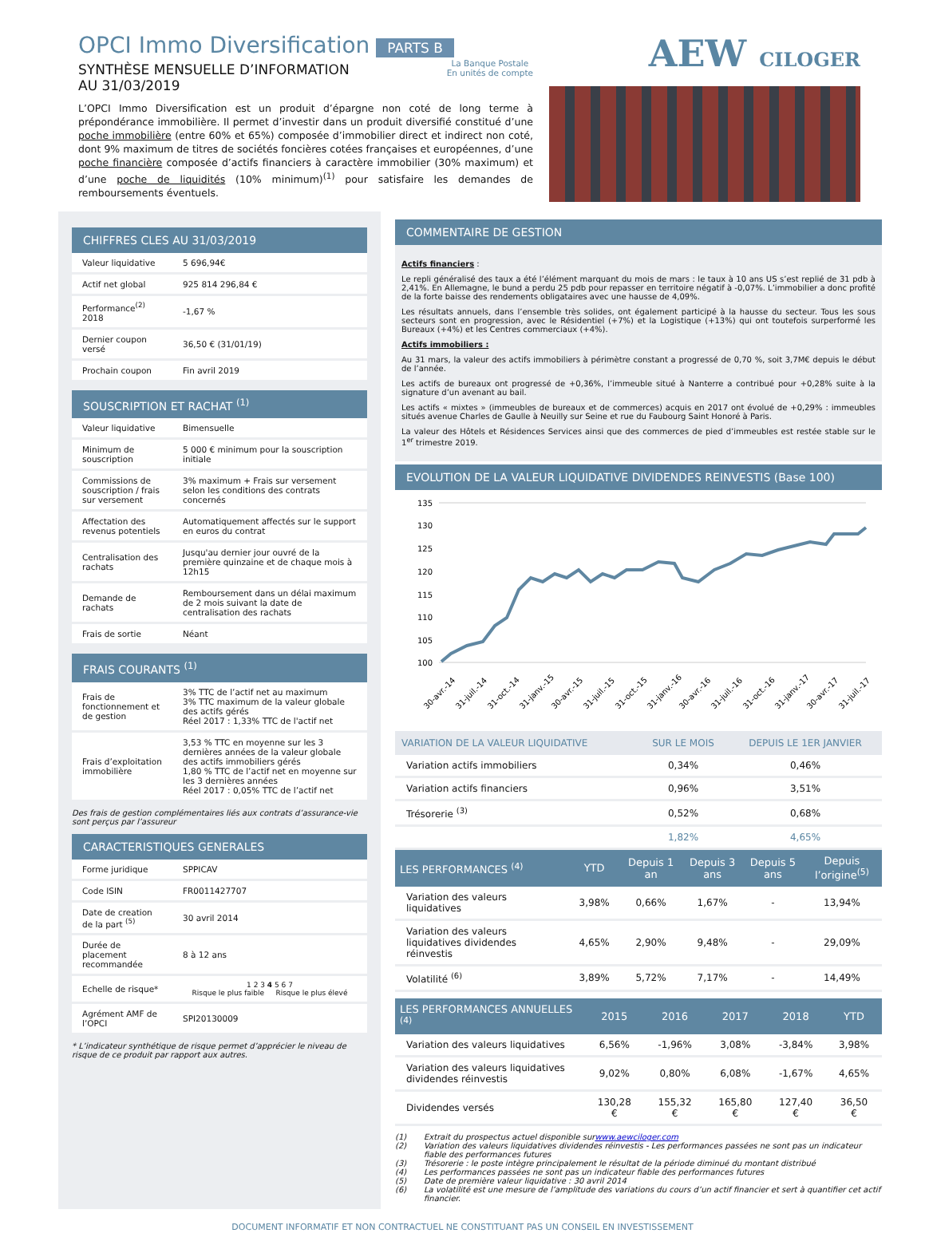OPCI Immo Diversification
PARTS B
SYNTHÈSE MENSUELLE D’INFORMATION
AU 31/03/2019
La Banque Postale
En unités de compte
L’OPCI Immo Diversification est un produit d’épargne non coté de long terme à prépondérance immobilière. Il permet d’investir dans un produit diversifié constitué d’une poche immobilière (entre 60% et 65%) composée d’immobilier direct et indirect non coté, dont 9% maximum de titres de sociétés foncières cotées françaises et européennes, d’une poche financière composée d’actifs financiers à caractère immobilier (30% maximum) et d’une poche de liquidités (10% minimum)<sup>(1)</sup> pour satisfaire les demandes de remboursements éventuels.
AEW CILOGER
CHIFFRES CLES AU 31/03/2019
| Valeur liquidative | 5 696,94€ |
| Actif net global | 925 814 296,84 € |
| Performance<sup>(2)</sup> 2018 | -1,67 % |
| Dernier coupon versé | 36,50 € (31/01/19) |
| Prochain coupon | Fin avril 2019 |
SOUSCRIPTION ET RACHAT <sup>(1)</sup>
| Valeur liquidative | Bimensuelle |
| Minimum de souscription | 5 000 € minimum pour la souscription initiale |
| Commissions de souscription / frais sur versement | 3% maximum + Frais sur versement selon les conditions des contrats concernés |
| Affectation des revenus potentiels | Automatiquement affectés sur le support en euros du contrat |
| Centralisation des rachats | Jusqu'au dernier jour ouvré de la première quinzaine et de chaque mois à 12h15 |
| Demande de rachats | Remboursement dans un délai maximum de 2 mois suivant la date de centralisation des rachats |
| Frais de sortie | Néant |
FRAIS COURANTS <sup>(1)</sup>
| Frais de fonctionnement et de gestion | 3% TTC de l’actif net au maximum 3% TTC maximum de la valeur globale des actifs gérés Réel 2017 : 1,33% TTC de l'actif net |
| Frais d’exploitation immobilière | 3,53 % TTC en moyenne sur les 3 dernières années de la valeur globale des actifs immobiliers gérés 1,80 % TTC de l’actif net en moyenne sur les 3 dernières années Réel 2017 : 0,05% TTC de l’actif net |
Des frais de gestion complémentaires liés aux contrats d’assurance-vie sont perçus par l’assureur
CARACTERISTIQUES GENERALES
| Forme juridique | SPPICAV |
| Code ISIN | FR0011427707 |
| Date de creation de la part <sup>(5)</sup> | 30 avril 2014 |
| Durée de placement recommandée | 8 à 12 ans |
| Echelle de risque* | 1 2 3 4 5 6 7 Risque le plus faible Risque le plus élevé |
| Agrément AMF de l’OPCI | SPI20130009 |
* L’indicateur synthétique de risque permet d’apprécier le niveau de risque de ce produit par rapport aux autres.
COMMENTAIRE DE GESTION
Actifs financiers :
Le repli généralisé des taux a été l’élément marquant du mois de mars : le taux à 10 ans US s’est replié de 31 pdb à 2,41%. En Allemagne, le bund a perdu 25 pdb pour repasser en territoire négatif à -0,07%. L’immobilier a donc profité de la forte baisse des rendements obligataires avec une hausse de 4,09%.
Les résultats annuels, dans l’ensemble très solides, ont également participé à la hausse du secteur. Tous les sous secteurs sont en progression, avec le Résidentiel (+7%) et la Logistique (+13%) qui ont toutefois surperformé les Bureaux (+4%) et les Centres commerciaux (+4%).
Actifs immobiliers :
Au 31 mars, la valeur des actifs immobiliers à périmètre constant a progressé de 0,70 %, soit 3,7M€ depuis le début de l’année.
Les actifs de bureaux ont progressé de +0,36%, l’immeuble situé à Nanterre a contribué pour +0,28% suite à la signature d’un avenant au bail.
Les actifs « mixtes » (immeubles de bureaux et de commerces) acquis en 2017 ont évolué de +0,29% : immeubles situés avenue Charles de Gaulle à Neuilly sur Seine et rue du Faubourg Saint Honoré à Paris.
La valeur des Hôtels et Résidences Services ainsi que des commerces de pied d’immeubles est restée stable sur le 1<sup>er</sup> trimestre 2019.
EVOLUTION DE LA VALEUR LIQUIDATIVE DIVIDENDES REINVESTIS (Base 100)
135
130
125
120
115
110
105
100
30-avr.-14
31-juil.-14
31-oct.-14
31-janv.-15
30-avr.-15
31-juil.-15
31-oct.-15
31-janv.-16
30-avr.-16
31-juil.-16
31-oct.-16
31-janv.-17
30-avr.-17
31-juil.-17
| VARIATION DE LA VALEUR LIQUIDATIVE | SUR LE MOIS | DEPUIS LE 1ER JANVIER |
| --- | --- | --- |
| Variation actifs immobiliers | 0,34% | 0,46% |
| Variation actifs financiers | 0,96% | 3,51% |
| Trésorerie <sup>(3)</sup> | 0,52% | 0,68% |
| | 1,82% | 4,65% |
| LES PERFORMANCES <sup>(4)</sup> | YTD | Depuis 1 an | Depuis 3 ans | Depuis 5 ans | Depuis l’origine<sup>(5)</sup> |
| --- | --- | --- | --- | --- | --- |
| Variation des valeurs liquidatives | 3,98% | 0,66% | 1,67% | - | 13,94% |
| Variation des valeurs liquidatives dividendes réinvestis | 4,65% | 2,90% | 9,48% | - | 29,09% |
| Volatilité <sup>(6)</sup> | 3,89% | 5,72% | 7,17% | - | 14,49% |
| LES PERFORMANCES ANNUELLES <sup>(4)</sup> | 2015 | 2016 | 2017 | 2018 | YTD |
| --- | --- | --- | --- | --- | --- |
| Variation des valeurs liquidatives | 6,56% | -1,96% | 3,08% | -3,84% | 3,98% |
| Variation des valeurs liquidatives dividendes réinvestis | 9,02% | 0,80% | 6,08% | -1,67% | 4,65% |
| Dividendes versés | 130,28 € | 155,32 € | 165,80 € | 127,40 € | 36,50 € |
(1) Extrait du prospectus actuel disponible sur www.aewciloger.com
(2) Variation des valeurs liquidatives dividendes réinvestis - Les performances passées ne sont pas un indicateur fiable des performances futures
(3) Trésorerie : le poste intègre principalement le résultat de la période diminué du montant distribué
(4) Les performances passées ne sont pas un indicateur fiable des performances futures
(5) Date de première valeur liquidative : 30 avril 2014
(6) La volatilité est une mesure de l’amplitude des variations du cours d’un actif financier et sert à quantifier cet actif financier.
DOCUMENT INFORMATIF ET NON CONTRACTUEL NE CONSTITUANT PAS UN CONSEIL EN INVESTISSEMENT